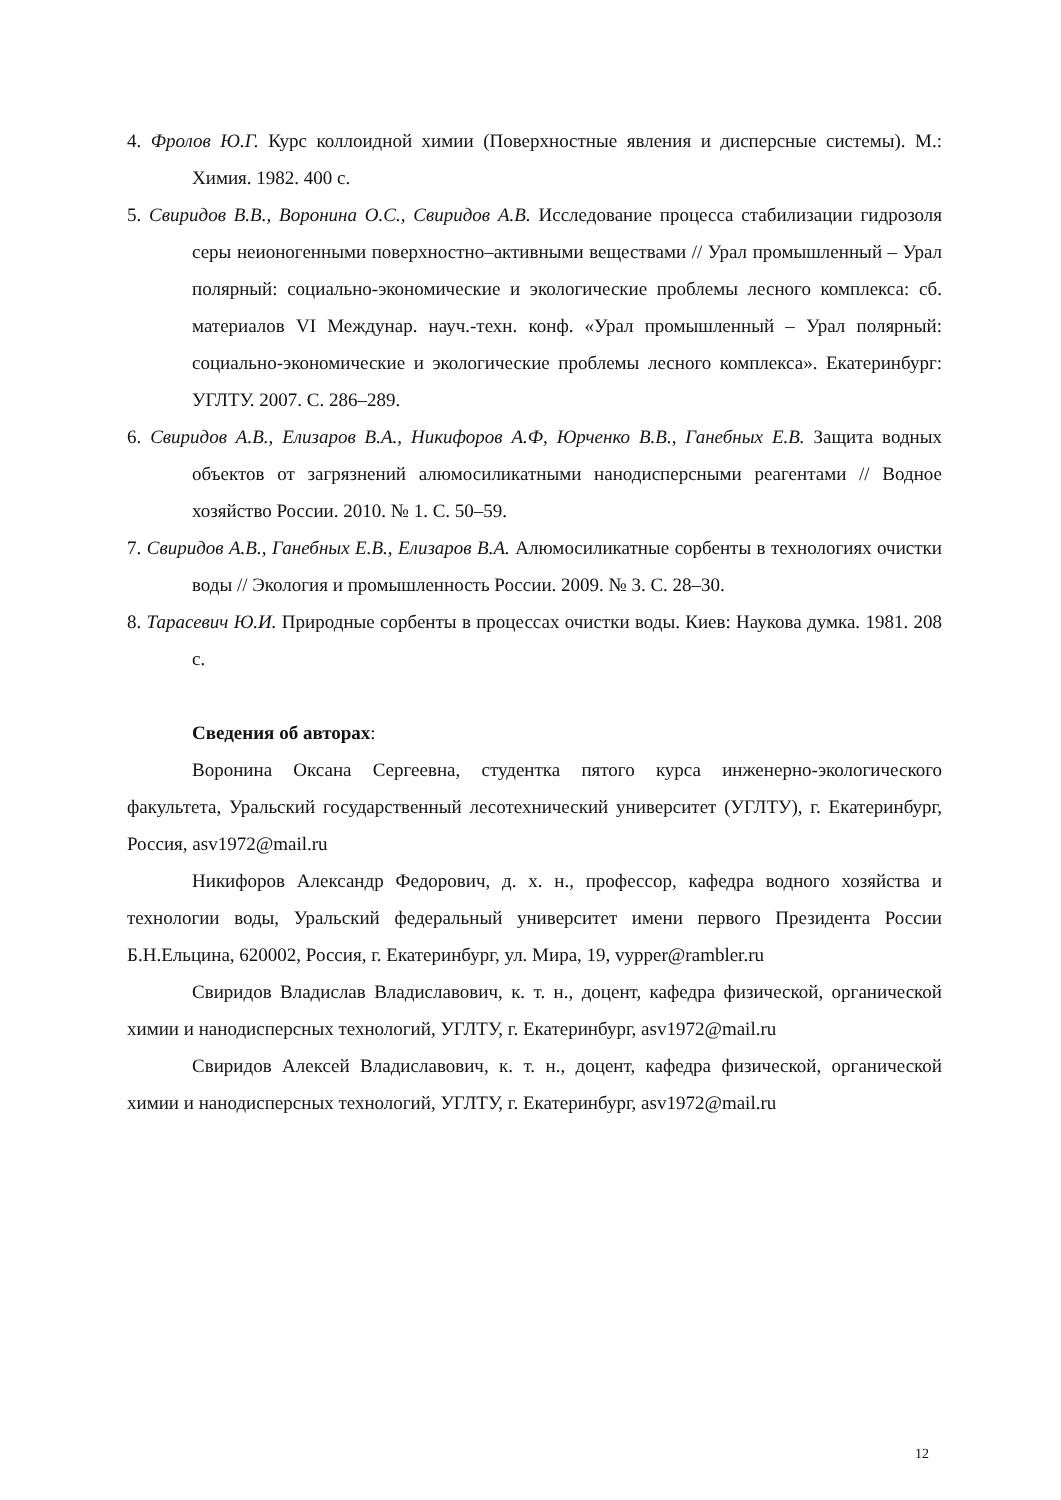4. Фролов Ю.Г. Курс коллоидной химии (Поверхностные явления и дисперсные системы). М.: Химия. 1982. 400 с.
5. Свиридов В.В., Воронина О.С., Свиридов А.В. Исследование процесса стабилизации гидрозоля серы неионогенными поверхностно–активными веществами // Урал промышленный – Урал полярный: социально-экономические и экологические проблемы лесного комплекса: сб. материалов VI Междунар. науч.-техн. конф. «Урал промышленный – Урал полярный: социально-экономические и экологические проблемы лесного комплекса». Екатеринбург: УГЛТУ. 2007. С. 286–289.
6. Свиридов А.В., Елизаров В.А., Никифоров А.Ф, Юрченко В.В., Ганебных Е.В. Защита водных объектов от загрязнений алюмосиликатными нанодисперсными реагентами // Водное хозяйство России. 2010. № 1. С. 50–59.
7. Свиридов А.В., Ганебных Е.В., Елизаров В.А. Алюмосиликатные сорбенты в технологиях очистки воды // Экология и промышленность России. 2009. № 3. С. 28–30.
8. Тарасевич Ю.И. Природные сорбенты в процессах очистки воды. Киев: Наукова думка. 1981. 208 с.
Сведения об авторах:
Воронина Оксана Сергеевна, студентка пятого курса инженерно-экологического факультета, Уральский государственный лесотехнический университет (УГЛТУ), г. Екатеринбург, Россия, asv1972@mail.ru
Никифоров Александр Федорович, д. х. н., профессор, кафедра водного хозяйства и технологии воды, Уральский федеральный университет имени первого Президента России Б.Н.Ельцина, 620002, Россия, г. Екатеринбург, ул. Мира, 19, vypper@rambler.ru
Свиридов Владислав Владиславович, к. т. н., доцент, кафедра физической, органической химии и нанодисперсных технологий, УГЛТУ, г. Екатеринбург, asv1972@mail.ru
Свиридов Алексей Владиславович, к. т. н., доцент, кафедра физической, органической химии и нанодисперсных технологий, УГЛТУ, г. Екатеринбург, asv1972@mail.ru
12